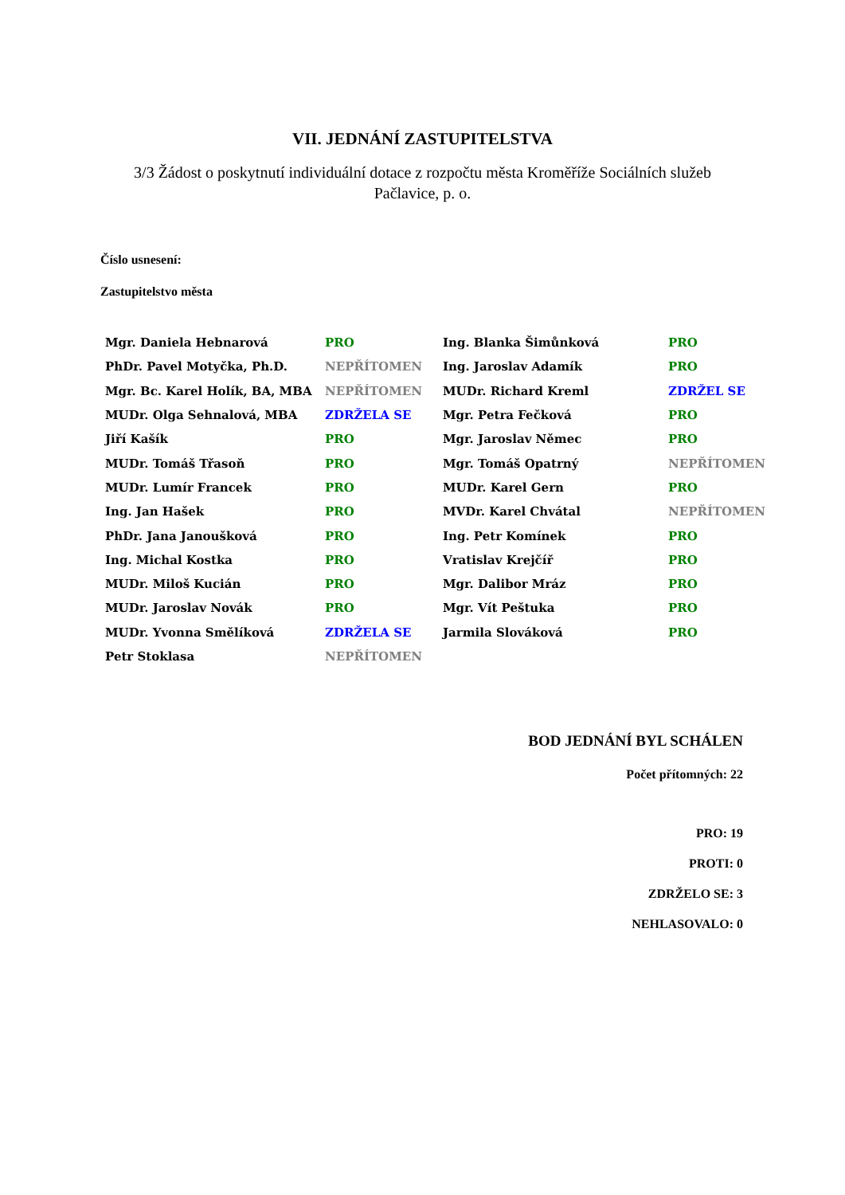VII. JEDNÁNÍ ZASTUPITELSTVA
3/3 Žádost o poskytnutí individuální dotace z rozpočtu města Kroměříže Sociálních služeb Pačlavice, p. o.
Číslo usnesení:
Zastupitelstvo města
| Mgr. Daniela Hebnarová | PRO | Ing. Blanka Šimůnková | PRO |
| PhDr. Pavel Motyčka, Ph.D. | NEPŘÍTOMEN | Ing. Jaroslav Adamík | PRO |
| Mgr. Bc. Karel Holík, BA, MBA | NEPŘÍTOMEN | MUDr. Richard Kreml | ZDRŽEL SE |
| MUDr. Olga Sehnalová, MBA | ZDRŽELA SE | Mgr. Petra Fečková | PRO |
| Jiří Kašík | PRO | Mgr. Jaroslav Němec | PRO |
| MUDr. Tomáš Třasoň | PRO | Mgr. Tomáš Opatrný | NEPŘÍTOMEN |
| MUDr. Lumír Francek | PRO | MUDr. Karel Gern | PRO |
| Ing. Jan Hašek | PRO | MVDr. Karel Chvátal | NEPŘÍTOMEN |
| PhDr. Jana Janoušková | PRO | Ing. Petr Komínek | PRO |
| Ing. Michal Kostka | PRO | Vratislav Krejčíř | PRO |
| MUDr. Miloš Kucián | PRO | Mgr. Dalibor Mráz | PRO |
| MUDr. Jaroslav Novák | PRO | Mgr. Vít Peštuka | PRO |
| MUDr. Yvonna Smělíková | ZDRŽELA SE | Jarmila Slováková | PRO |
| Petr Stoklasa | NEPŘÍTOMEN | | |
BOD JEDNÁNÍ BYL SCHÁLEN
Počet přítomných: 22
PRO: 19
PROTI: 0
ZDRŽELO SE: 3
NEHLASOVALO: 0